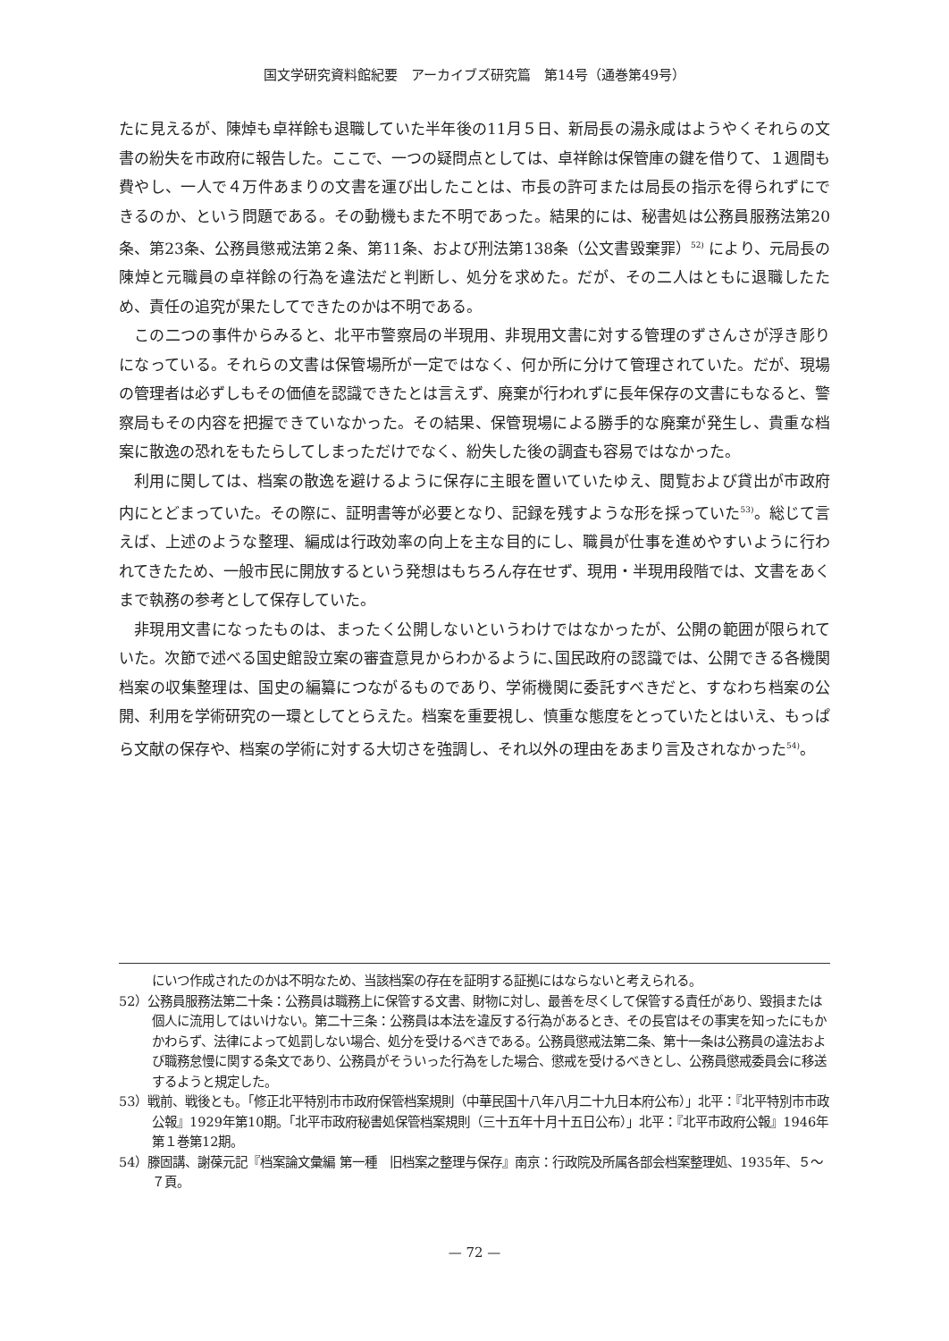国文学研究資料館紀要　アーカイブズ研究篇　第14号（通巻第49号）
たに見えるが、陳焯も卓祥餘も退職していた半年後の11月５日、新局長の湯永咸はようやくそれらの文書の紛失を市政府に報告した。ここで、一つの疑問点としては、卓祥餘は保管庫の鍵を借りて、１週間も費やし、一人で４万件あまりの文書を運び出したことは、市長の許可または局長の指示を得られずにできるのか、という問題である。その動機もまた不明であった。結果的には、秘書処は公務員服務法第20条、第23条、公務員懲戒法第２条、第11条、および刑法第138条（公文書毀棄罪）<sup>52)</sup> により、元局長の陳焯と元職員の卓祥餘の行為を違法だと判断し、処分を求めた。だが、その二人はともに退職したため、責任の追究が果たしてできたのかは不明である。
この二つの事件からみると、北平市警察局の半現用、非現用文書に対する管理のずさんさが浮き彫りになっている。それらの文書は保管場所が一定ではなく、何か所に分けて管理されていた。だが、現場の管理者は必ずしもその価値を認識できたとは言えず、廃棄が行われずに長年保存の文書にもなると、警察局もその内容を把握できていなかった。その結果、保管現場による勝手的な廃棄が発生し、貴重な档案に散逸の恐れをもたらしてしまっただけでなく、紛失した後の調査も容易ではなかった。
利用に関しては、档案の散逸を避けるように保存に主眼を置いていたゆえ、閲覧および貸出が市政府内にとどまっていた。その際に、証明書等が必要となり、記録を残すような形を採っていた<sup>53)</sup>。総じて言えば、上述のような整理、編成は行政効率の向上を主な目的にし、職員が仕事を進めやすいように行われてきたため、一般市民に開放するという発想はもちろん存在せず、現用・半現用段階では、文書をあくまで執務の参考として保存していた。
非現用文書になったものは、まったく公開しないというわけではなかったが、公開の範囲が限られていた。次節で述べる国史館設立案の審査意見からわかるように､国民政府の認識では、公開できる各機関档案の収集整理は、国史の編纂につながるものであり、学術機関に委託すべきだと、すなわち档案の公開、利用を学術研究の一環としてとらえた。档案を重要視し、慎重な態度をとっていたとはいえ、もっぱら文献の保存や、档案の学術に対する大切さを強調し、それ以外の理由をあまり言及されなかった<sup>54)</sup>。
にいつ作成されたのかは不明なため、当該档案の存在を証明する証拠にはならないと考えられる。
52）公務員服務法第二十条：公務員は職務上に保管する文書、財物に対し、最善を尽くして保管する責任があり、毀損または個人に流用してはいけない。第二十三条：公務員は本法を違反する行為があるとき、その長官はその事実を知ったにもかかわらず、法律によって処罰しない場合、処分を受けるべきである。公務員懲戒法第二条、第十一条は公務員の違法および職務怠慢に関する条文であり、公務員がそういった行為をした場合、懲戒を受けるべきとし、公務員懲戒委員会に移送するようと規定した。
53）戦前、戦後とも。「修正北平特別市市政府保管档案規則（中華民国十八年八月二十九日本府公布）」北平：『北平特別市市政公報』1929年第10期。「北平市政府秘書処保管档案規則（三十五年十月十五日公布）」北平：『北平市政府公報』1946年第１巻第12期。
54）滕固講、謝葆元記『档案論文彙編 第一種　旧档案之整理与保存』南京：行政院及所属各部会档案整理処、1935年、５～７頁。
— 72 —